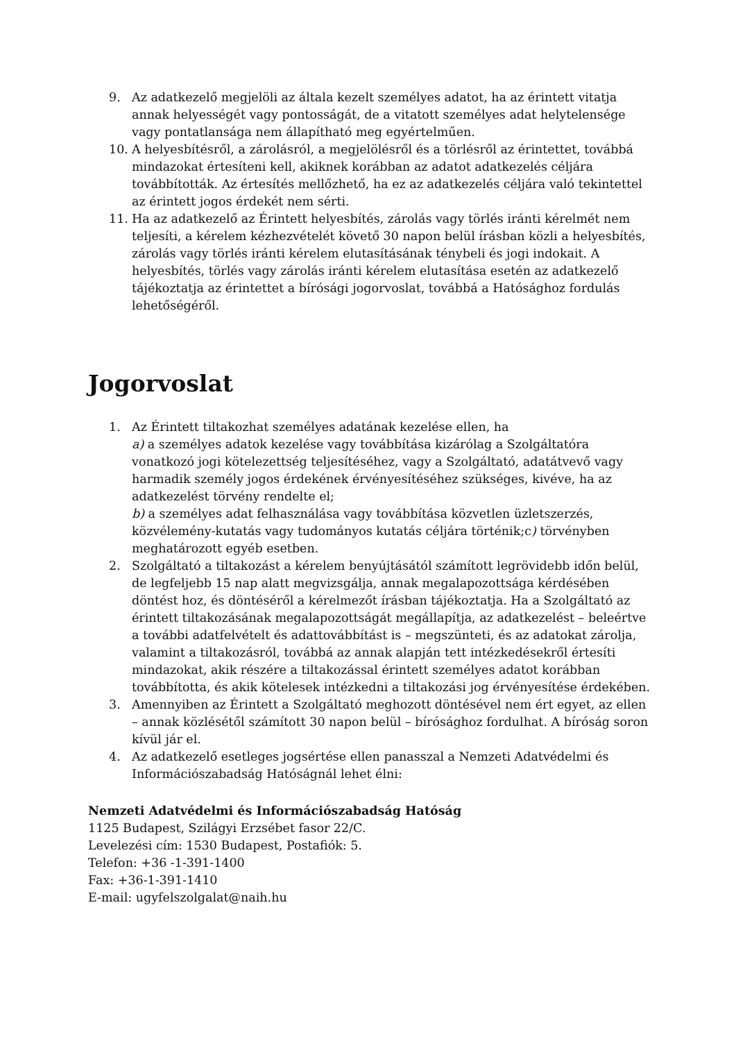9. Az adatkezelő megjelöli az általa kezelt személyes adatot, ha az érintett vitatja annak helyességét vagy pontosságát, de a vitatott személyes adat helytelensége vagy pontatlansága nem állapítható meg egyértelműen.
10. A helyesbítésről, a zárolásról, a megjelölésről és a törlésről az érintettet, továbbá mindazokat értesíteni kell, akiknek korábban az adatot adatkezelés céljára továbbították. Az értesítés mellőzhető, ha ez az adatkezelés céljára való tekintettel az érintett jogos érdekét nem sérti.
11. Ha az adatkezelő az Érintett helyesbítés, zárolás vagy törlés iránti kérelmét nem teljesíti, a kérelem kézhezvételét követő 30 napon belül írásban közli a helyesbítés, zárolás vagy törlés iránti kérelem elutasításának ténybeli és jogi indokait. A helyesbítés, törlés vagy zárolás iránti kérelem elutasítása esetén az adatkezelő tájékoztatja az érintettet a bírósági jogorvoslat, továbbá a Hatósághoz fordulás lehetőségéről.
Jogorvoslat
1. Az Érintett tiltakozhat személyes adatának kezelése ellen, ha
a) a személyes adatok kezelése vagy továbbítása kizárólag a Szolgáltatóra vonatkozó jogi kötelezettség teljesítéséhez, vagy a Szolgáltató, adatátvevő vagy harmadik személy jogos érdekének érvényesítéséhez szükséges, kivéve, ha az adatkezelést törvény rendelte el;
b) a személyes adat felhasználása vagy továbbítása közvetlen üzletszerzés, közvélemény-kutatás vagy tudományos kutatás céljára történik;c) törvényben meghatározott egyéb esetben.
2. Szolgáltató a tiltakozást a kérelem benyújtásától számított legrövidebb időn belül, de legfeljebb 15 nap alatt megvizsgálja, annak megalapozottsága kérdésében döntést hoz, és döntéséről a kérelmezőt írásban tájékoztatja. Ha a Szolgáltató az érintett tiltakozásának megalapozottságát megállapítja, az adatkezelést – beleértve a további adatfelvételt és adattovábbítást is – megszünteti, és az adatokat zárolja, valamint a tiltakozásról, továbbá az annak alapján tett intézkedésekről értesíti mindazokat, akik részére a tiltakozással érintett személyes adatot korábban továbbította, és akik kötelesek intézkedni a tiltakozási jog érvényesítése érdekében.
3. Amennyiben az Érintett a Szolgáltató meghozott döntésével nem ért egyet, az ellen – annak közlésétől számított 30 napon belül – bírósághoz fordulhat. A bíróság soron kívül jár el.
4. Az adatkezelő esetleges jogsértése ellen panasszal a Nemzeti Adatvédelmi és Információszabadság Hatóságnál lehet élni:
Nemzeti Adatvédelmi és Információszabadság Hatóság
1125 Budapest, Szilágyi Erzsébet fasor 22/C.
Levelezési cím: 1530 Budapest, Postafiók: 5.
Telefon: +36 -1-391-1400
Fax: +36-1-391-1410
E-mail: ugyfelszolgalat@naih.hu